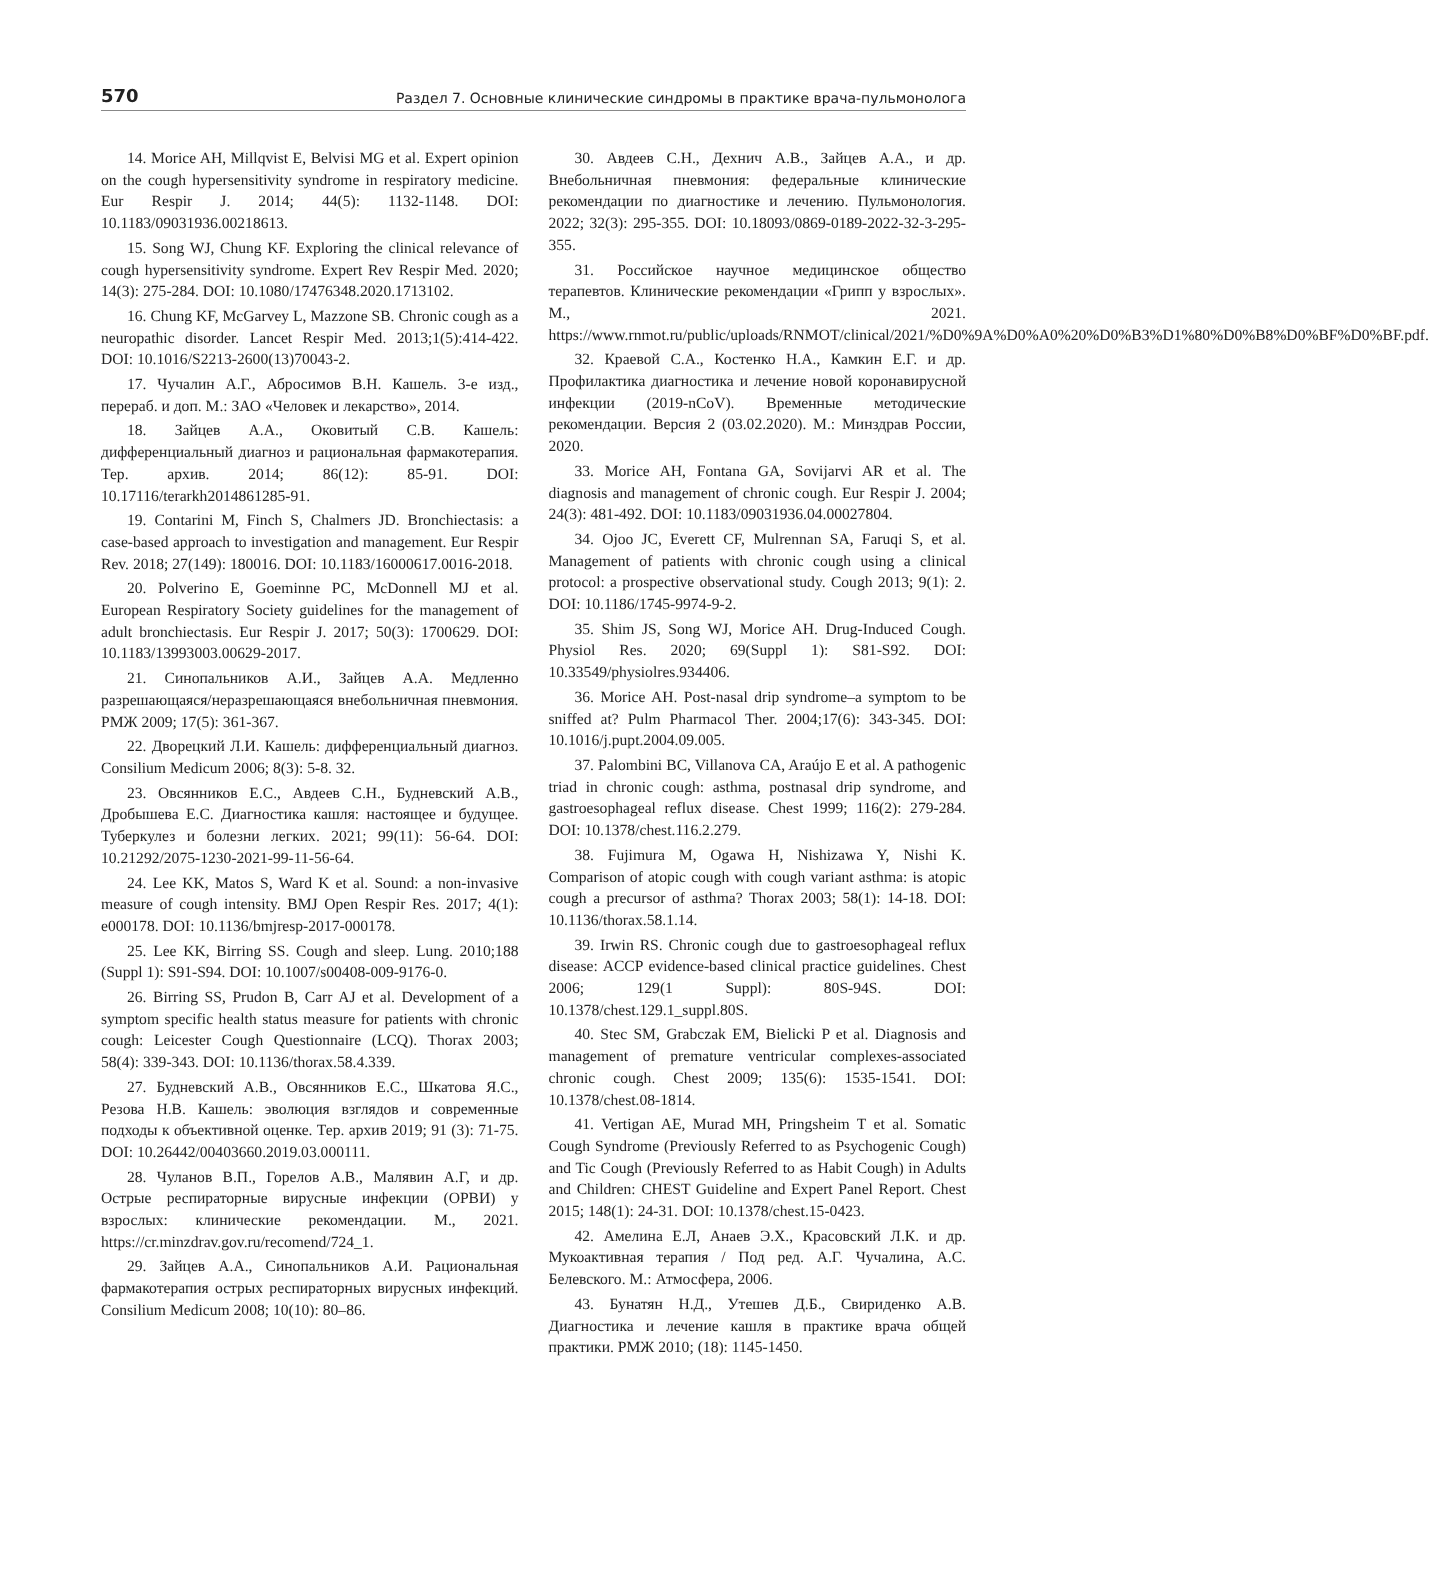570 Раздел 7. Основные клинические синдромы в практике врача-пульмонолога
14. Morice AH, Millqvist E, Belvisi MG et al. Expert opinion on the cough hypersensitivity syndrome in respiratory medicine. Eur Respir J. 2014; 44(5): 1132-1148. DOI: 10.1183/09031936.00218613.
15. Song WJ, Chung KF. Exploring the clinical relevance of cough hypersensitivity syndrome. Expert Rev Respir Med. 2020; 14(3): 275-284. DOI: 10.1080/17476348.2020.1713102.
16. Chung KF, McGarvey L, Mazzone SB. Chronic cough as a neuropathic disorder. Lancet Respir Med. 2013;1(5):414-422. DOI: 10.1016/S2213-2600(13)70043-2.
17. Чучалин А.Г., Абросимов В.Н. Кашель. 3-е изд., перераб. и доп. М.: ЗАО «Человек и лекарство», 2014.
18. Зайцев А.А., Оковитый С.В. Кашель: дифференциальный диагноз и рациональная фармакотерапия. Тер. архив. 2014; 86(12): 85-91. DOI: 10.17116/terarkh2014861285-91.
19. Contarini M, Finch S, Chalmers JD. Bronchiectasis: a case-based approach to investigation and management. Eur Respir Rev. 2018; 27(149): 180016. DOI: 10.1183/16000617.0016-2018.
20. Polverino E, Goeminne PC, McDonnell MJ et al. European Respiratory Society guidelines for the management of adult bronchiectasis. Eur Respir J. 2017; 50(3): 1700629. DOI: 10.1183/13993003.00629-2017.
21. Синопальников А.И., Зайцев А.А. Медленно разрешающаяся/неразрешающаяся внебольничная пневмония. РМЖ 2009; 17(5): 361-367.
22. Дворецкий Л.И. Кашель: дифференциальный диагноз. Consilium Medicum 2006; 8(3): 5-8. 32.
23. Овсянников Е.С., Авдеев С.Н., Будневский А.В., Дробышева Е.С. Диагностика кашля: настоящее и будущее. Туберкулез и болезни легких. 2021; 99(11): 56-64. DOI: 10.21292/2075-1230-2021-99-11-56-64.
24. Lee KK, Matos S, Ward K et al. Sound: a non-invasive measure of cough intensity. BMJ Open Respir Res. 2017; 4(1): e000178. DOI: 10.1136/bmjresp-2017-000178.
25. Lee KK, Birring SS. Cough and sleep. Lung. 2010;188 (Suppl 1): S91-S94. DOI: 10.1007/s00408-009-9176-0.
26. Birring SS, Prudon B, Carr AJ et al. Development of a symptom specific health status measure for patients with chronic cough: Leicester Cough Questionnaire (LCQ). Thorax 2003; 58(4): 339-343. DOI: 10.1136/thorax.58.4.339.
27. Будневский А.В., Овсянников Е.С., Шкатова Я.С., Резова Н.В. Кашель: эволюция взглядов и современные подходы к объективной оценке. Тер. архив 2019; 91 (3): 71-75. DOI: 10.26442/00403660.2019.03.000111.
28. Чуланов В.П., Горелов А.В., Малявин А.Г, и др. Острые респираторные вирусные инфекции (ОРВИ) у взрослых: клинические рекомендации. М., 2021. https://cr.minzdrav.gov.ru/recomend/724_1.
29. Зайцев А.А., Синопальников А.И. Рациональная фармакотерапия острых респираторных вирусных инфекций. Consilium Medicum 2008; 10(10): 80–86.
30. Авдеев С.Н., Дехнич А.В., Зайцев А.А., и др. Внебольничная пневмония: федеральные клинические рекомендации по диагностике и лечению. Пульмонология. 2022; 32(3): 295-355. DOI: 10.18093/0869-0189-2022-32-3-295-355.
31. Российское научное медицинское общество терапевтов. Клинические рекомендации «Грипп у взрослых». М., 2021. https://www.rnmot.ru/public/uploads/RNMOT/clinical/2021/%D0%9A%D0%A0%20%D0%B3%D1%80%D0%B8%D0%BF%D0%BF.pdf.
32. Краевой С.А., Костенко Н.А., Камкин Е.Г. и др. Профилактика диагностика и лечение новой коронавирусной инфекции (2019-nCoV). Временные методические рекомендации. Версия 2 (03.02.2020). М.: Минздрав России, 2020.
33. Morice AH, Fontana GA, Sovijarvi AR et al. The diagnosis and management of chronic cough. Eur Respir J. 2004; 24(3): 481-492. DOI: 10.1183/09031936.04.00027804.
34. Ojoo JC, Everett CF, Mulrennan SA, Faruqi S, et al. Management of patients with chronic cough using a clinical protocol: a prospective observational study. Cough 2013; 9(1): 2. DOI: 10.1186/1745-9974-9-2.
35. Shim JS, Song WJ, Morice AH. Drug-Induced Cough. Physiol Res. 2020; 69(Suppl 1): S81-S92. DOI: 10.33549/physiolres.934406.
36. Morice AH. Post-nasal drip syndrome–a symptom to be sniffed at? Pulm Pharmacol Ther. 2004;17(6): 343-345. DOI: 10.1016/j.pupt.2004.09.005.
37. Palombini BC, Villanova CA, Araújo E et al. A pathogenic triad in chronic cough: asthma, postnasal drip syndrome, and gastroesophageal reflux disease. Chest 1999; 116(2): 279-284. DOI: 10.1378/chest.116.2.279.
38. Fujimura M, Ogawa H, Nishizawa Y, Nishi K. Comparison of atopic cough with cough variant asthma: is atopic cough a precursor of asthma? Thorax 2003; 58(1): 14-18. DOI: 10.1136/thorax.58.1.14.
39. Irwin RS. Chronic cough due to gastroesophageal reflux disease: ACCP evidence-based clinical practice guidelines. Chest 2006; 129(1 Suppl): 80S-94S. DOI: 10.1378/chest.129.1_suppl.80S.
40. Stec SM, Grabczak EM, Bielicki P et al. Diagnosis and management of premature ventricular complexes-associated chronic cough. Chest 2009; 135(6): 1535-1541. DOI: 10.1378/chest.08-1814.
41. Vertigan AE, Murad MH, Pringsheim T et al. Somatic Cough Syndrome (Previously Referred to as Psychogenic Cough) and Tic Cough (Previously Referred to as Habit Cough) in Adults and Children: CHEST Guideline and Expert Panel Report. Chest 2015; 148(1): 24-31. DOI: 10.1378/chest.15-0423.
42. Амелина Е.Л, Анаев Э.Х., Красовский Л.К. и др. Мукоактивная терапия / Под ред. А.Г. Чучалина, А.С. Белевского. М.: Атмосфера, 2006.
43. Бунатян Н.Д., Утешев Д.Б., Свириденко А.В. Диагностика и лечение кашля в практике врача общей практики. РМЖ 2010; (18): 1145-1450.